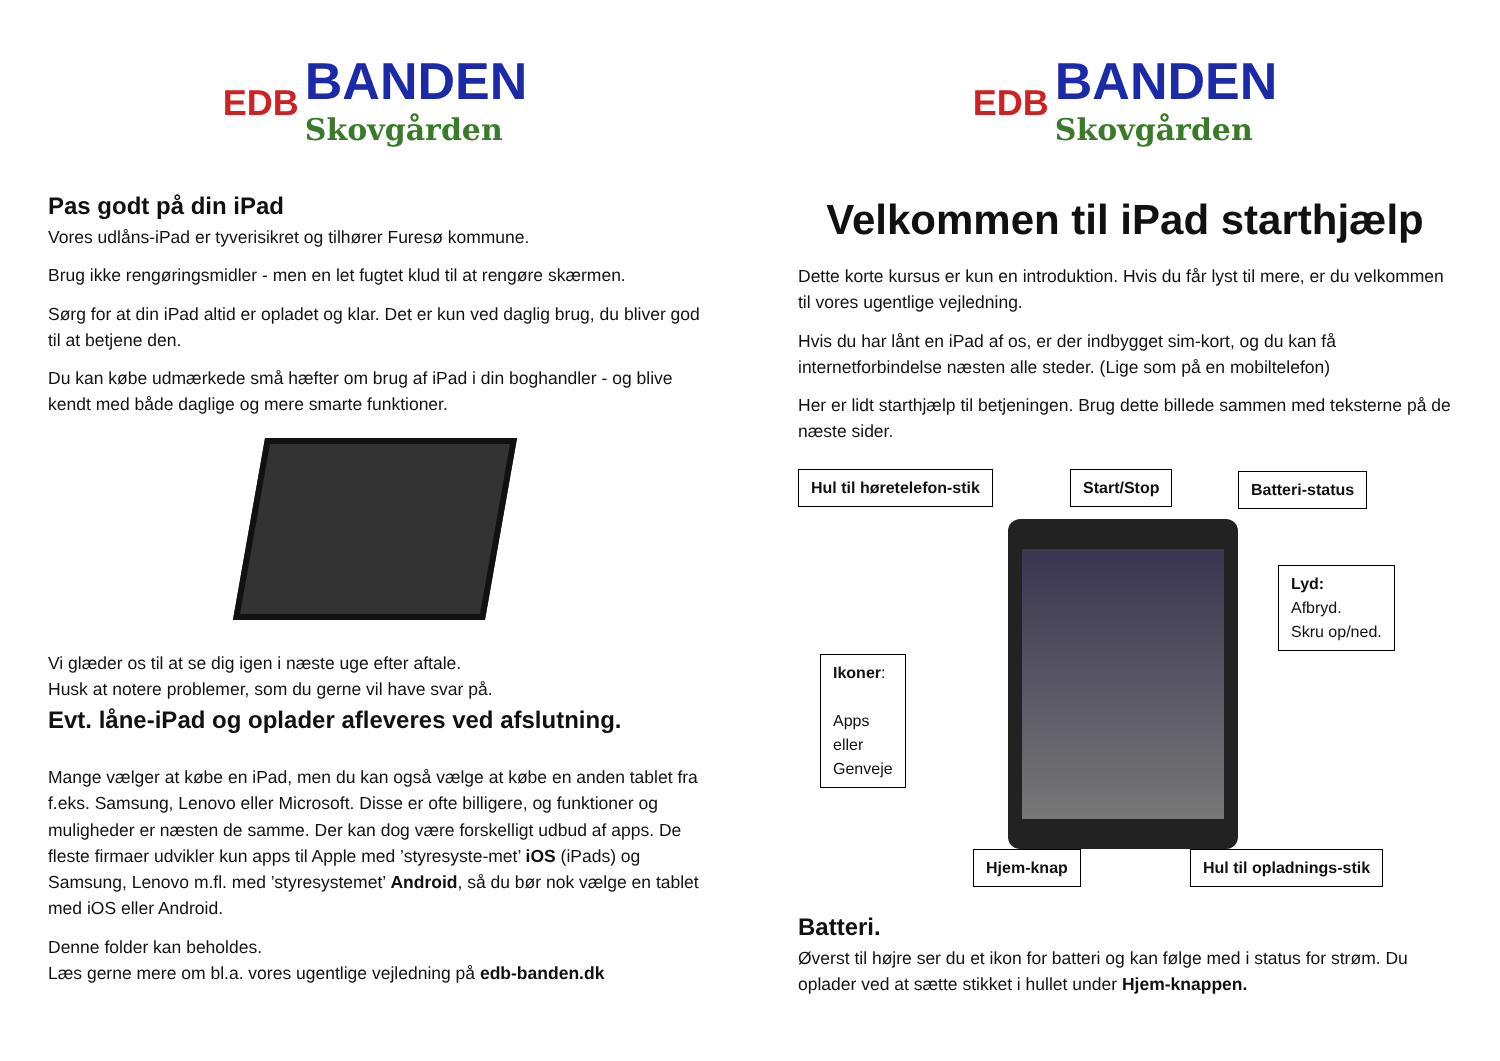EDB
BANDEN
Skovgården
Pas godt på din iPad
Vores udlåns-iPad er tyverisikret og tilhører Furesø kommune.
Brug ikke rengøringsmidler - men en let fugtet klud til at rengøre skærmen.
Sørg for at din iPad altid er opladet og klar. Det er kun ved daglig brug, du bliver god til at betjene den.
Du kan købe udmærkede små hæfter om brug af iPad i din boghandler - og blive kendt med både daglige og mere smarte funktioner.
Vi glæder os til at se dig igen i næste uge efter aftale.
Husk at notere problemer, som du gerne vil have svar på.
Evt. låne-iPad og oplader afleveres ved afslutning.
Mange vælger at købe en iPad, men du kan også vælge at købe en anden tablet fra f.eks. Samsung, Lenovo eller Microsoft. Disse er ofte billigere, og funktioner og muligheder er næsten de samme. Der kan dog være forskelligt udbud af apps. De fleste firmaer udvikler kun apps til Apple med ’styresyste-met’ iOS (iPads) og Samsung, Lenovo m.fl. med ’styresystemet’ Android, så du bør nok vælge en tablet med iOS eller Android.
Denne folder kan beholdes.
Læs gerne mere om bl.a. vores ugentlige vejledning på edb-banden.dk
EDB
BANDEN
Skovgården
Velkommen til iPad starthjælp
Dette korte kursus er kun en introduktion. Hvis du får lyst til mere, er du velkommen til vores ugentlige vejledning.
Hvis du har lånt en iPad af os, er der indbygget sim-kort, og du kan få internetforbindelse næsten alle steder. (Lige som på en mobiltelefon)
Her er lidt starthjælp til betjeningen. Brug dette billede sammen med teksterne på de næste sider.
Hul til høretelefon-stik Start/Stop Batteri-status
Lyd:
Afbryd.
Skru op/ned.
Ikoner:
Apps
eller
Genveje
Hjem-knap Hul til opladnings-stik
Batteri.
Øverst til højre ser du et ikon for batteri og kan følge med i status for strøm. Du oplader ved at sætte stikket i hullet under Hjem-knappen.